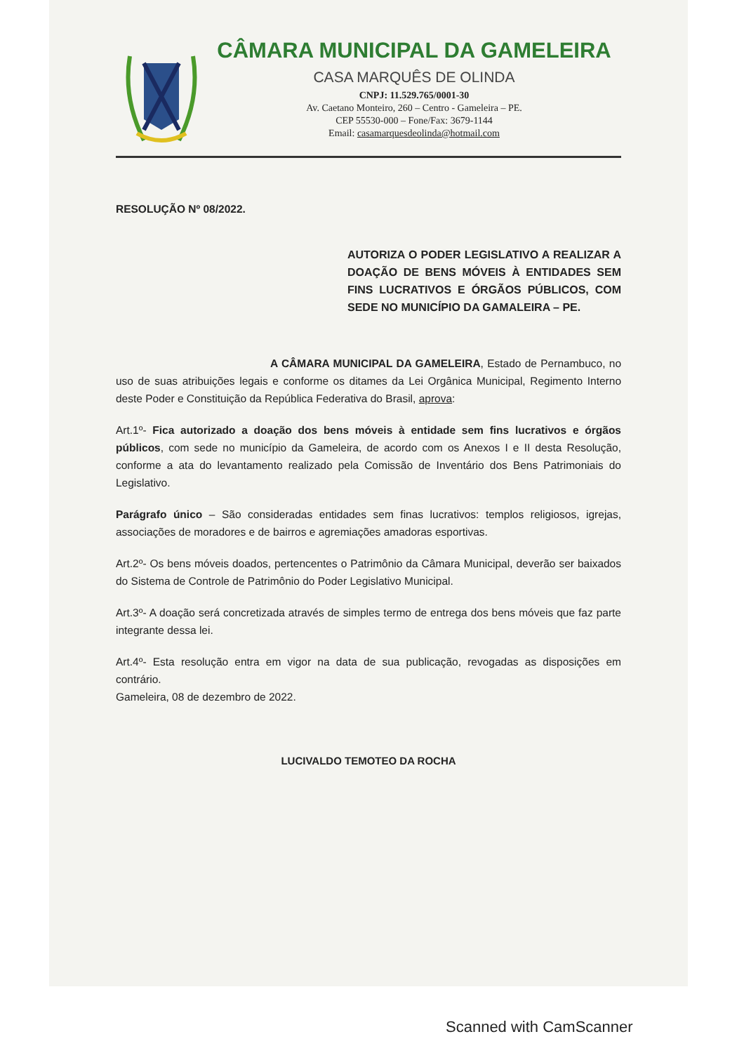CÂMARA MUNICIPAL DA GAMELEIRA
CASA MARQUÊS DE OLINDA
CNPJ: 11.529.765/0001-30
Av. Caetano Monteiro, 260 – Centro - Gameleira – PE.
CEP 55530-000 – Fone/Fax: 3679-1144
Email: casamarquesdeolinda@hotmail.com
RESOLUÇÃO Nº 08/2022.
AUTORIZA O PODER LEGISLATIVO A REALIZAR A DOAÇÃO DE BENS MÓVEIS À ENTIDADES SEM FINS LUCRATIVOS E ÓRGÃOS PÚBLICOS, COM SEDE NO MUNICÍPIO DA GAMALEIRA – PE.
A CÂMARA MUNICIPAL DA GAMELEIRA, Estado de Pernambuco, no uso de suas atribuições legais e conforme os ditames da Lei Orgânica Municipal, Regimento Interno deste Poder e Constituição da República Federativa do Brasil, aprova:
Art.1º- Fica autorizado a doação dos bens móveis à entidade sem fins lucrativos e órgãos públicos, com sede no município da Gameleira, de acordo com os Anexos I e II desta Resolução, conforme a ata do levantamento realizado pela Comissão de Inventário dos Bens Patrimoniais do Legislativo.
Parágrafo único – São consideradas entidades sem finas lucrativos: templos religiosos, igrejas, associações de moradores e de bairros e agremiações amadoras esportivas.
Art.2º- Os bens móveis doados, pertencentes o Patrimônio da Câmara Municipal, deverão ser baixados do Sistema de Controle de Patrimônio do Poder Legislativo Municipal.
Art.3º- A doação será concretizada através de simples termo de entrega dos bens móveis que faz parte integrante dessa lei.
Art.4º- Esta resolução entra em vigor na data de sua publicação, revogadas as disposições em contrário.
Gameleira, 08 de dezembro de 2022.
LUCIVALDO TEMOTEO DA ROCHA
Scanned with CamScanner